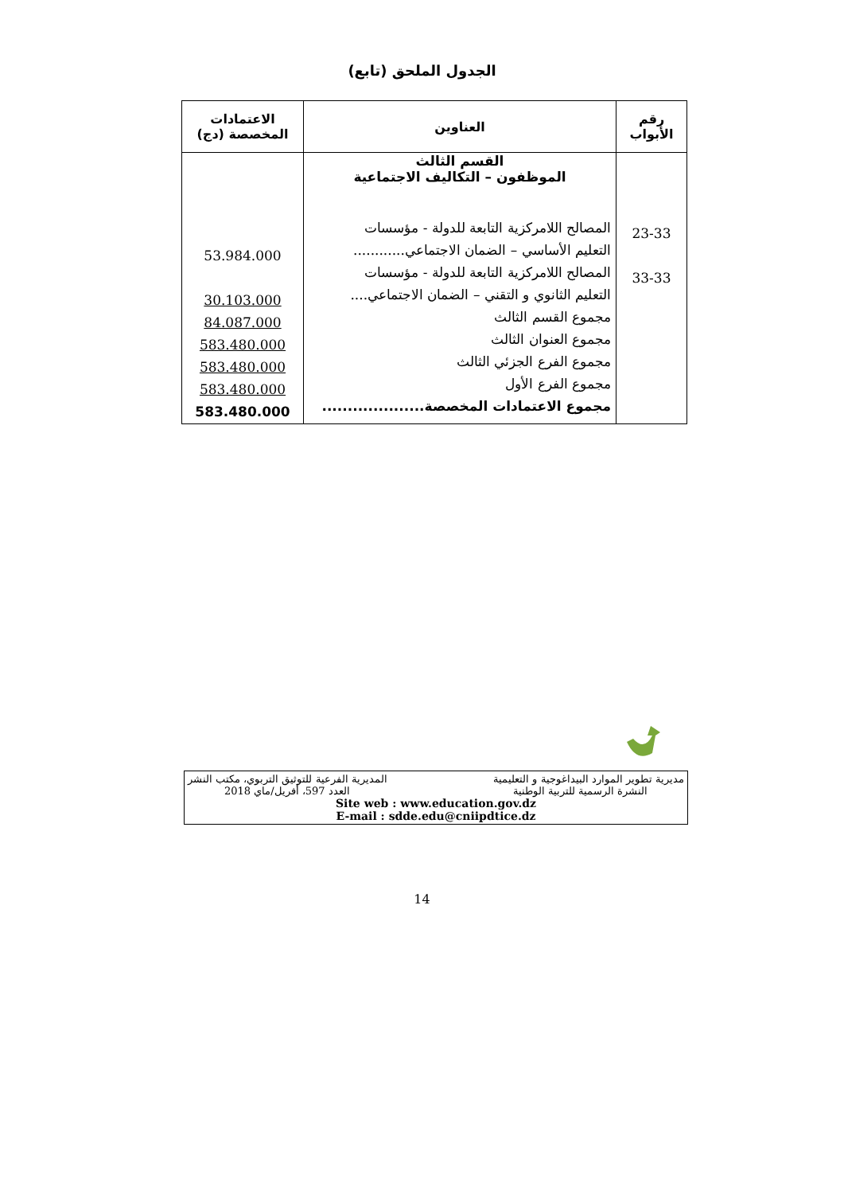الجدول الملحق (تابع)
| رقم الأبواب | العناوين | الاعتمادات المخصصة (دج) |
| --- | --- | --- |
| 23-33 33-33 | القسم الثالث الموظفون – التكاليف الاجتماعية المصالح اللامركزية التابعة للدولة - مؤسسات التعليم الأساسي – الضمان الاجتماعي............ المصالح اللامركزية التابعة للدولة - مؤسسات التعليم الثانوي و التقني – الضمان الاجتماعي.... مجموع القسم الثالث مجموع العنوان الثالث مجموع الفرع الجزئي الثالث مجموع الفرع الأول مجموع الاعتمادات المخصصة.................... | 53.984.000 30.103.000 84.087.000 583.480.000 583.480.000 583.480.000 583.480.000 |
مديرية تطوير الموارد البيداغوجية و التعليمية المديرية الفرعية للتوثيق التربوي، مكتب النشر
النشرة الرسمية للتربية الوطنية العدد 597، أفريل/ماي 2018
Site web : www.education.gov.dz
E-mail : sdde.edu@cniipdtice.dz
14